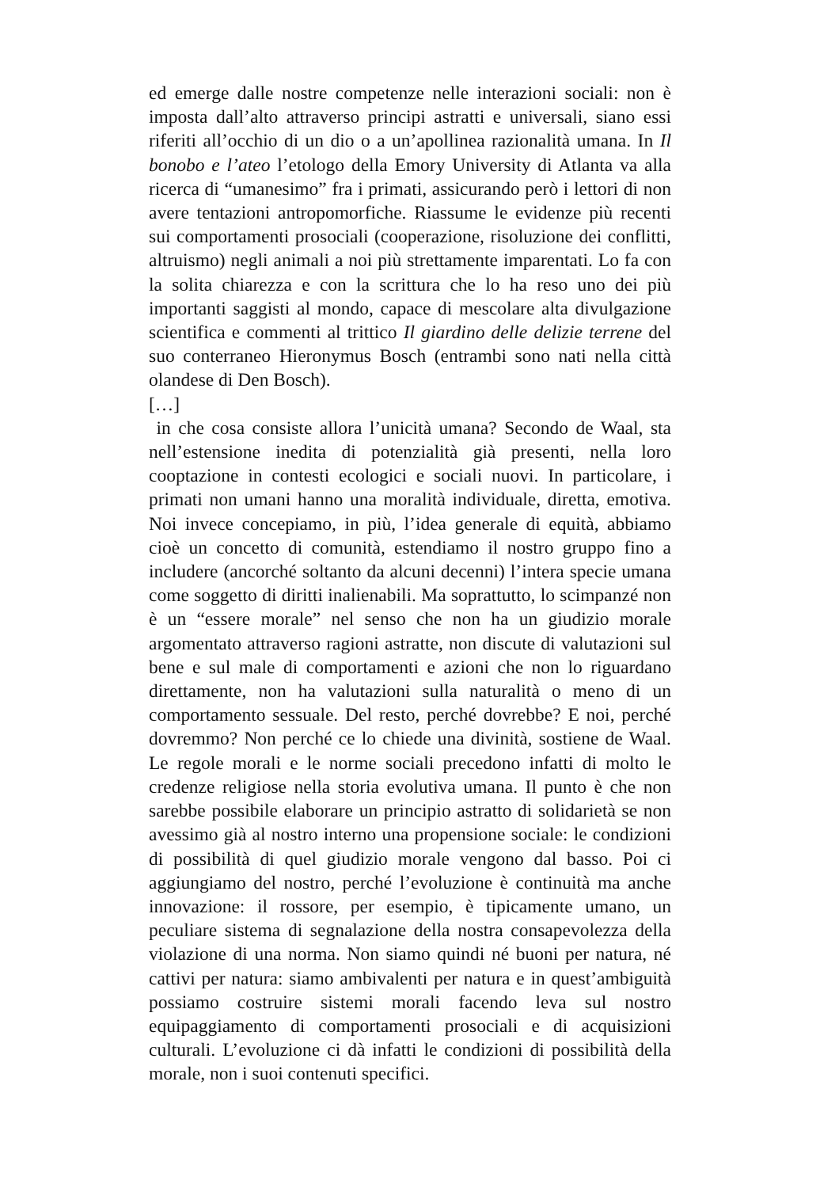ed emerge dalle nostre competenze nelle interazioni sociali: non è imposta dall’alto attraverso principi astratti e universali, siano essi riferiti all’occhio di un dio o a un’apollinea razionalità umana. In Il bonobo e l’ateo l’etologo della Emory University di Atlanta va alla ricerca di “umanesimo” fra i primati, assicurando però i lettori di non avere tentazioni antropomorfiche. Riassume le evidenze più recenti sui comportamenti prosociali (cooperazione, risoluzione dei conflitti, altruismo) negli animali a noi più strettamente imparentati. Lo fa con la solita chiarezza e con la scrittura che lo ha reso uno dei più importanti saggisti al mondo, capace di mescolare alta divulgazione scientifica e commenti al trittico Il giardino delle delizie terrene del suo conterraneo Hieronymus Bosch (entrambi sono nati nella città olandese di Den Bosch).
[…]
in che cosa consiste allora l’unicità umana? Secondo de Waal, sta nell’estensione inedita di potenzialità già presenti, nella loro cooptazione in contesti ecologici e sociali nuovi. In particolare, i primati non umani hanno una moralità individuale, diretta, emotiva. Noi invece concepiamo, in più, l’idea generale di equità, abbiamo cioè un concetto di comunità, estendiamo il nostro gruppo fino a includere (ancorché soltanto da alcuni decenni) l’intera specie umana come soggetto di diritti inalienabili. Ma soprattutto, lo scimpanzé non è un “essere morale” nel senso che non ha un giudizio morale argomentato attraverso ragioni astratte, non discute di valutazioni sul bene e sul male di comportamenti e azioni che non lo riguardano direttamente, non ha valutazioni sulla naturalità o meno di un comportamento sessuale. Del resto, perché dovrebbe? E noi, perché dovremmo? Non perché ce lo chiede una divinità, sostiene de Waal. Le regole morali e le norme sociali precedono infatti di molto le credenze religiose nella storia evolutiva umana. Il punto è che non sarebbe possibile elaborare un principio astratto di solidarietà se non avessimo già al nostro interno una propensione sociale: le condizioni di possibilità di quel giudizio morale vengono dal basso. Poi ci aggiungiamo del nostro, perché l’evoluzione è continuità ma anche innovazione: il rossore, per esempio, è tipicamente umano, un peculiare sistema di segnalazione della nostra consapevolezza della violazione di una norma. Non siamo quindi né buoni per natura, né cattivi per natura: siamo ambivalenti per natura e in quest’ambiguità possiamo costruire sistemi morali facendo leva sul nostro equipaggiamento di comportamenti prosociali e di acquisizioni culturali. L’evoluzione ci dà infatti le condizioni di possibilità della morale, non i suoi contenuti specifici.